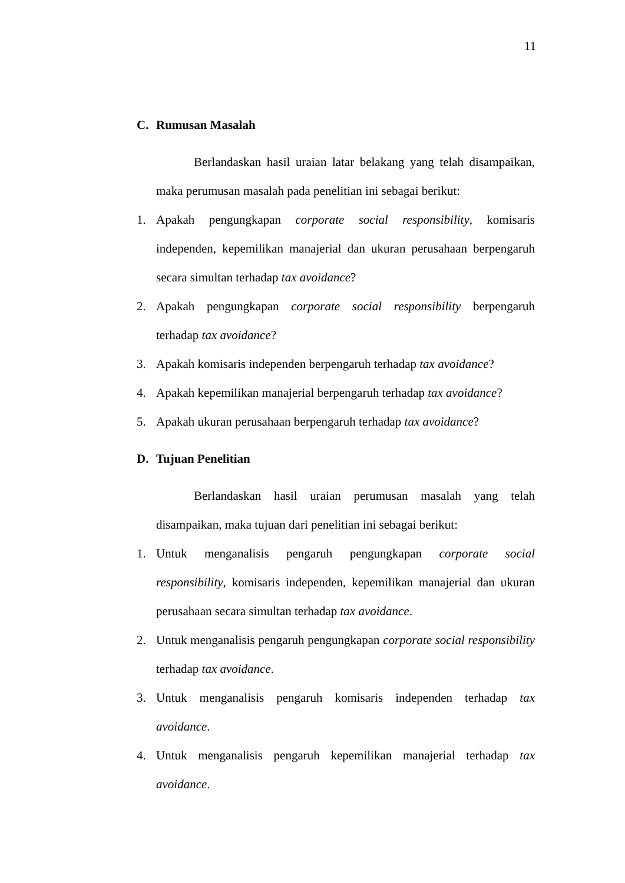11
C. Rumusan Masalah
Berlandaskan hasil uraian latar belakang yang telah disampaikan, maka perumusan masalah pada penelitian ini sebagai berikut:
1. Apakah pengungkapan corporate social responsibility, komisaris independen, kepemilikan manajerial dan ukuran perusahaan berpengaruh secara simultan terhadap tax avoidance?
2. Apakah pengungkapan corporate social responsibility berpengaruh terhadap tax avoidance?
3. Apakah komisaris independen berpengaruh terhadap tax avoidance?
4. Apakah kepemilikan manajerial berpengaruh terhadap tax avoidance?
5. Apakah ukuran perusahaan berpengaruh terhadap tax avoidance?
D. Tujuan Penelitian
Berlandaskan hasil uraian perumusan masalah yang telah disampaikan, maka tujuan dari penelitian ini sebagai berikut:
1. Untuk menganalisis pengaruh pengungkapan corporate social responsibility, komisaris independen, kepemilikan manajerial dan ukuran perusahaan secara simultan terhadap tax avoidance.
2. Untuk menganalisis pengaruh pengungkapan corporate social responsibility terhadap tax avoidance.
3. Untuk menganalisis pengaruh komisaris independen terhadap tax avoidance.
4. Untuk menganalisis pengaruh kepemilikan manajerial terhadap tax avoidance.